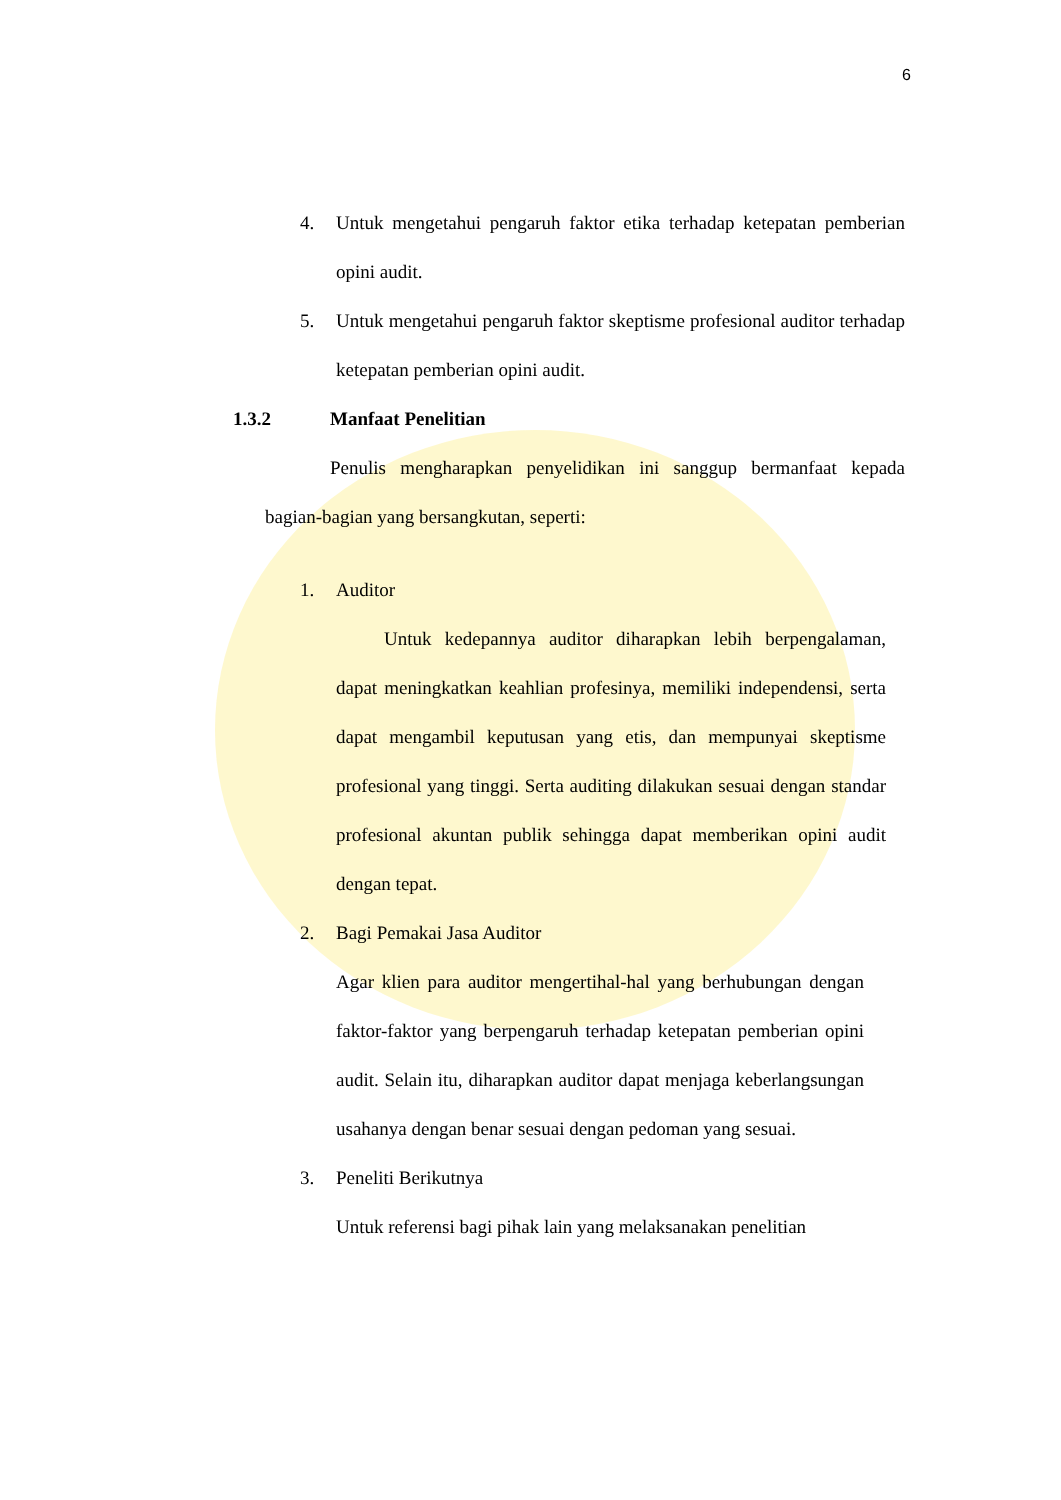6
4. Untuk mengetahui pengaruh faktor etika terhadap ketepatan pemberian opini audit.
5. Untuk mengetahui pengaruh faktor skeptisme profesional auditor terhadap ketepatan pemberian opini audit.
1.3.2 Manfaat Penelitian
Penulis mengharapkan penyelidikan ini sanggup bermanfaat kepada bagian-bagian yang bersangkutan, seperti:
1. Auditor
Untuk kedepannya auditor diharapkan lebih berpengalaman, dapat meningkatkan keahlian profesinya, memiliki independensi, serta dapat mengambil keputusan yang etis, dan mempunyai skeptisme profesional yang tinggi. Serta auditing dilakukan sesuai dengan standar profesional akuntan publik sehingga dapat memberikan opini audit dengan tepat.
2. Bagi Pemakai Jasa Auditor
Agar klien para auditor mengertihal-hal yang berhubungan dengan faktor-faktor yang berpengaruh terhadap ketepatan pemberian opini audit. Selain itu, diharapkan auditor dapat menjaga keberlangsungan usahanya dengan benar sesuai dengan pedoman yang sesuai.
3. Peneliti Berikutnya
Untuk referensi bagi pihak lain yang melaksanakan penelitian